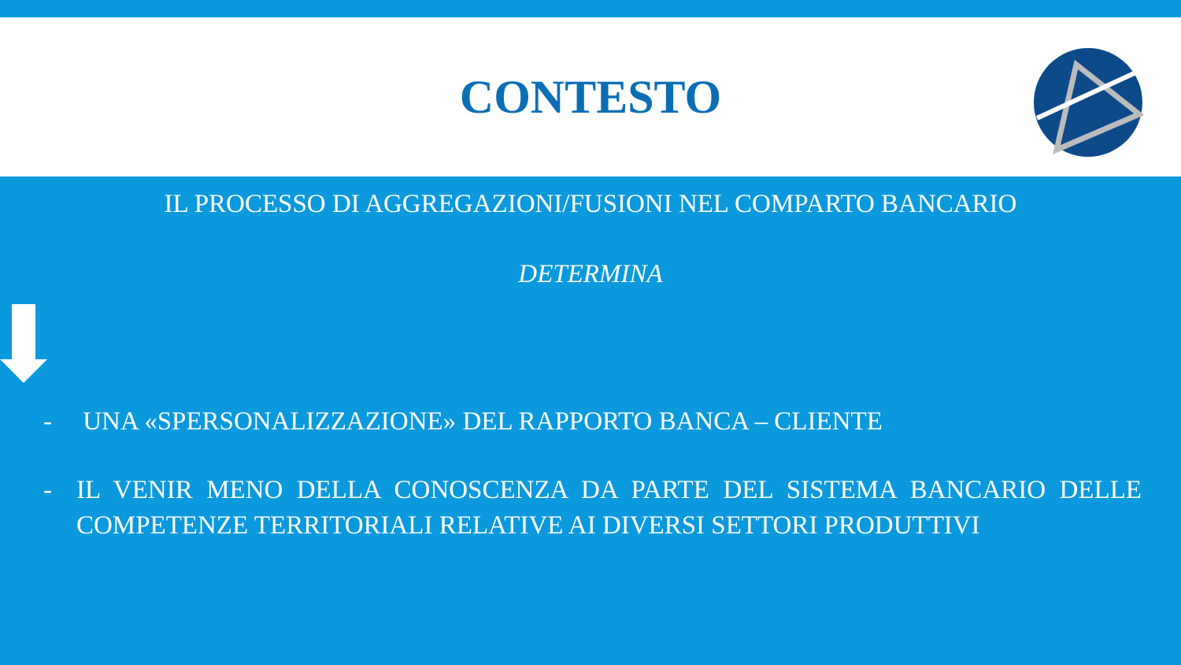CONTESTO
IL PROCESSO DI AGGREGAZIONI/FUSIONI NEL COMPARTO BANCARIO
DETERMINA
- UNA «SPERSONALIZZAZIONE» DEL RAPPORTO BANCA – CLIENTE
- IL VENIR MENO DELLA CONOSCENZA DA PARTE DEL SISTEMA BANCARIO DELLE COMPETENZE TERRITORIALI RELATIVE AI DIVERSI SETTORI PRODUTTIVI